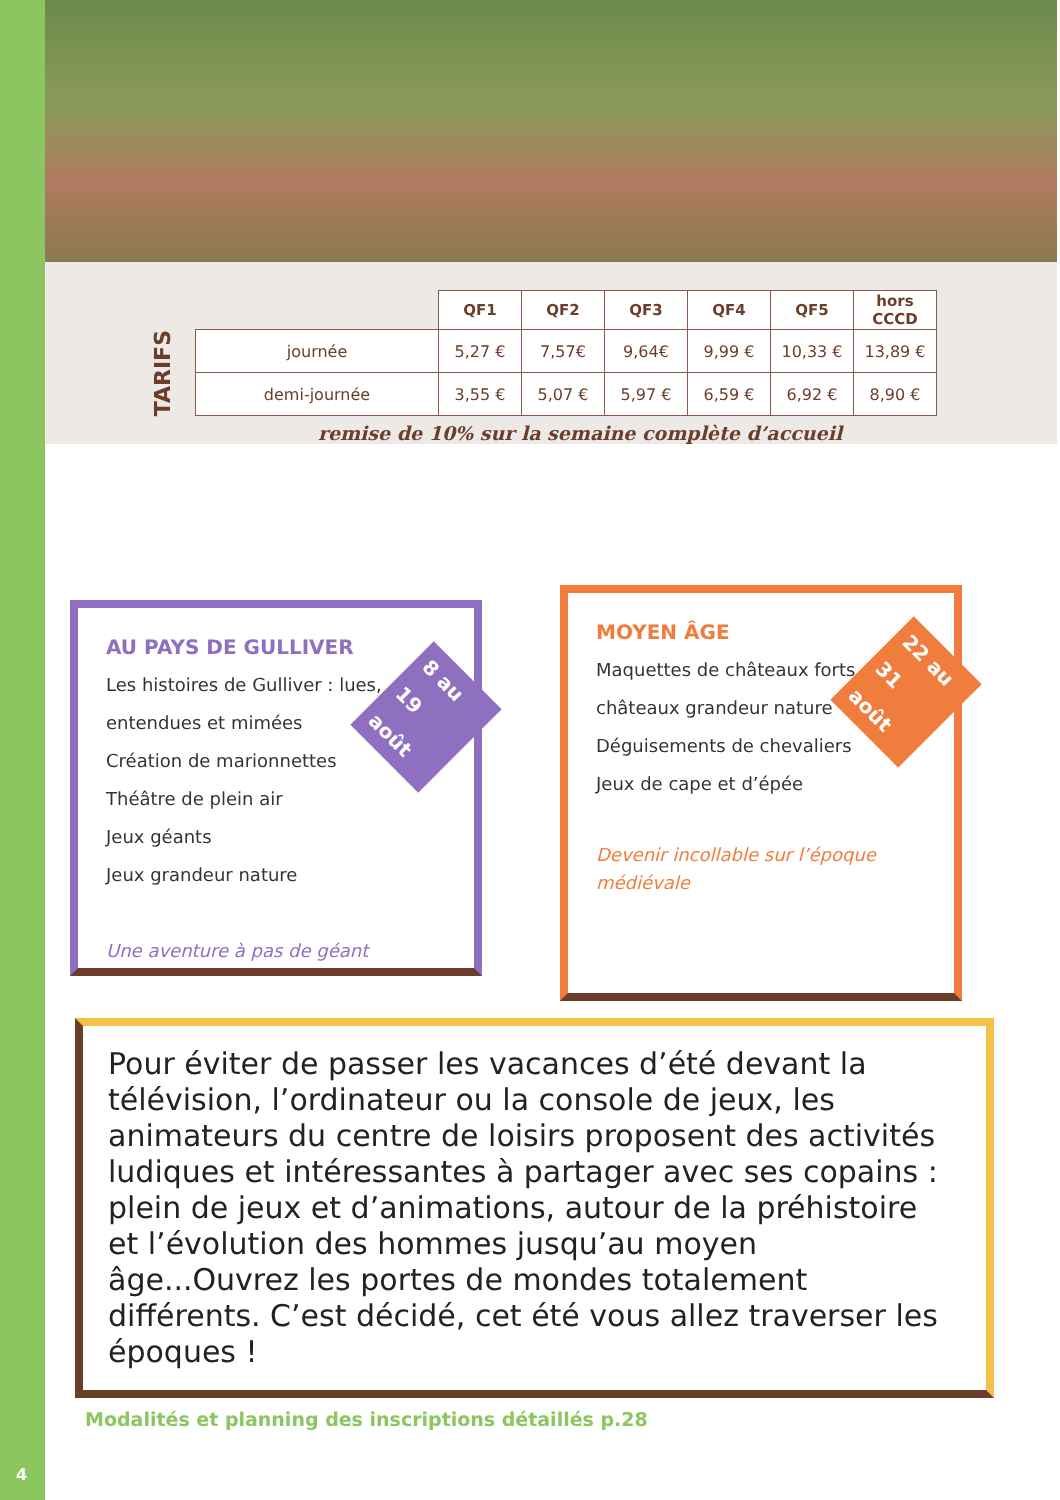TARIFS
| | QF1 | QF2 | QF3 | QF4 | QF5 | hors CCCD |
| --- | --- | --- | --- | --- | --- | --- |
| journée | 5,27 € | 7,57€ | 9,64€ | 9,99 € | 10,33 € | 13,89 € |
| demi-journée | 3,55 € | 5,07 € | 5,97 € | 6,59 € | 6,92 € | 8,90 € |
remise de 10% sur la semaine complète d’accueil
AU PAYS DE GULLIVER
Les histoires de Gulliver : lues,
entendues et mimées
Création de marionnettes
Théâtre de plein air
Jeux géants
Jeux grandeur nature
Une aventure à pas de géant
8 au 19 août
MOYEN ÂGE
Maquettes de châteaux forts et
châteaux grandeur nature
Déguisements de chevaliers
Jeux de cape et d’épée
Devenir incollable sur l’époque médiévale
22 au 31 août
Pour éviter de passer les vacances d’été devant la télévision, l’ordinateur ou la console de jeux, les animateurs du centre de loisirs proposent des activités ludiques et intéressantes à partager avec ses copains : plein de jeux et d’animations, autour de la préhistoire et l’évolution des hommes jusqu’au moyen âge...Ouvrez les portes de mondes totalement différents. C’est décidé, cet été vous allez traverser les époques !
Modalités et planning des inscriptions détaillés p.28
4